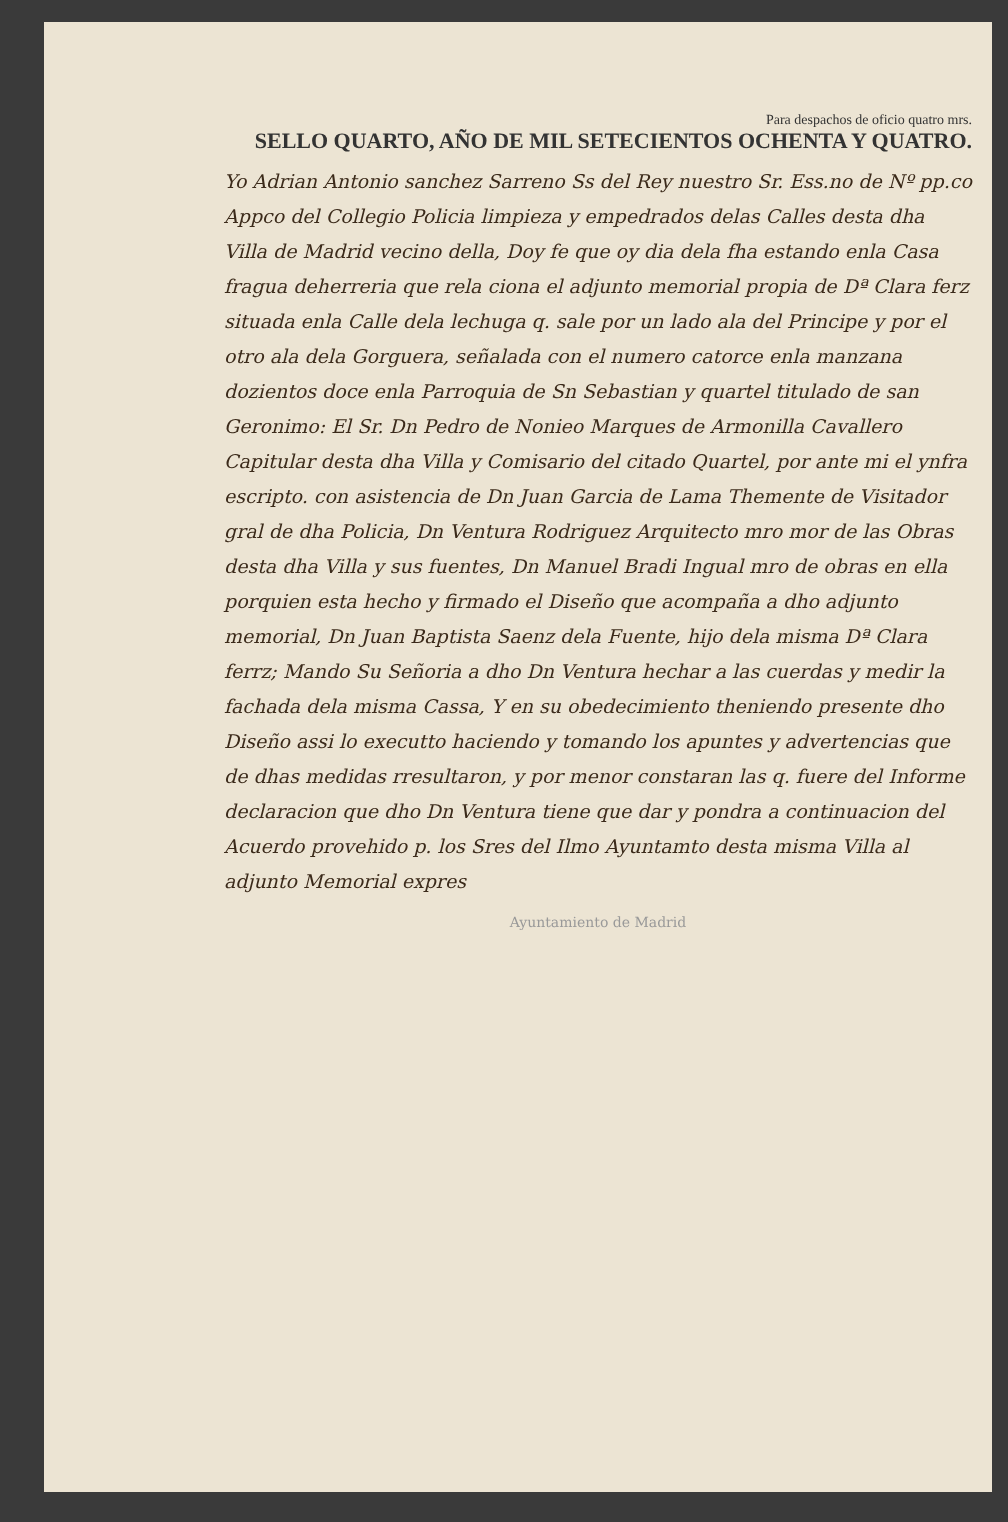Para despachos de oficio quatro mrs.
SELLO QUARTO, AÑO DE MIL SETECIENTOS OCHENTA Y QUATRO.
Yo Adrian Antonio sanchez Sarreno Ss del Rey nuestro Sr. Ess.no de Nº pp.co Appco del Collegio Policia limpieza y empedrados delas Calles desta dha Villa de Madrid vecino della, Doy fe que oy dia dela fha estando enla Casa fragua deherreria que rela ciona el adjunto memorial propia de Dª Clara ferz situada enla Calle dela lechuga q. sale por un lado ala del Principe y por el otro ala dela Gorguera, señalada con el numero catorce enla manzana dozientos doce enla Parroquia de Sn Sebastian y quartel titulado de san Geronimo: El Sr. Dn Pedro de Nonieo Marques de Armonilla Cavallero Capitular desta dha Villa y Comisario del citado Quartel, por ante mi el ynfra escripto. con asistencia de Dn Juan Garcia de Lama Themente de Visitador gral de dha Policia, Dn Ventura Rodriguez Arquitecto mro mor de las Obras desta dha Villa y sus fuentes, Dn Manuel Bradi Ingual mro de obras en ella porquien esta hecho y firmado el Diseño que acompaña a dho adjunto memorial, Dn Juan Baptista Saenz dela Fuente, hijo dela misma Dª Clara ferrz; Mando Su Señoria a dho Dn Ventura hechar a las cuerdas y medir la fachada dela misma Cassa, Y en su obedecimiento theniendo presente dho Diseño assi lo executto haciendo y tomando los apuntes y advertencias que de dhas medidas rresultaron, y por menor constaran las q. fuere del Informe declaracion que dho Dn Ventura tiene que dar y pondra a continuacion del Acuerdo provehido p. los Sres del Ilmo Ayuntamto desta misma Villa al adjunto Memorial expres
Ayuntamiento de Madrid